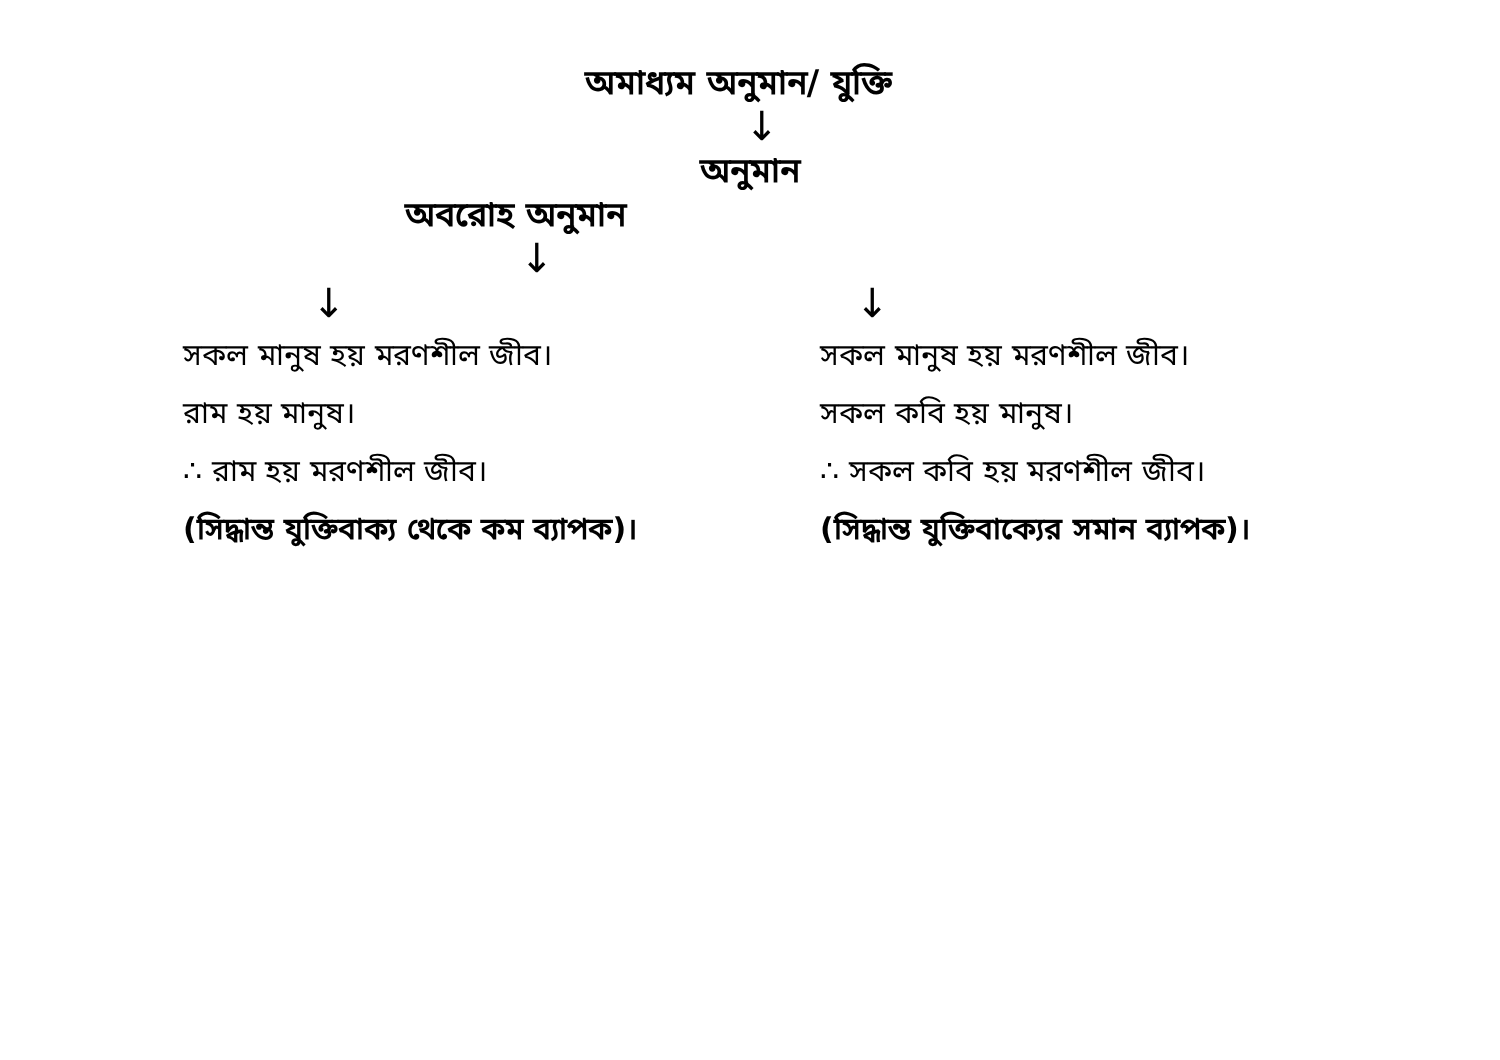অমাধ্যম অনুমান/ যুক্তি
↓
অনুমান
অবরোহ অনুমান
↓
↓ ↓
সকল মানুষ হয় মরণশীল জীব।
রাম হয় মানুষ।
∴ রাম হয় মরণশীল জীব।
(সিদ্ধান্ত যুক্তিবাক্য থেকে কম ব্যাপক)।
সকল মানুষ হয় মরণশীল জীব।
সকল কবি হয় মানুষ।
∴ সকল কবি হয় মরণশীল জীব।
(সিদ্ধান্ত যুক্তিবাক্যের সমান ব্যাপক)।